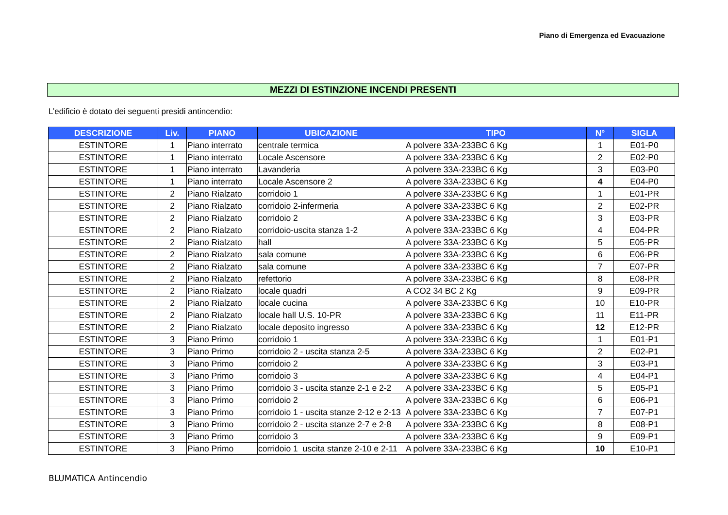Piano di Emergenza ed Evacuazione
MEZZI DI ESTINZIONE INCENDI PRESENTI
L’edificio è dotato dei seguenti presidi antincendio:
| DESCRIZIONE | Liv. | PIANO | UBICAZIONE | TIPO | N° | SIGLA |
| --- | --- | --- | --- | --- | --- | --- |
| ESTINTORE | 1 | Piano interrato | centrale termica | A polvere 33A-233BC 6 Kg | 1 | E01-P0 |
| ESTINTORE | 1 | Piano interrato | Locale Ascensore | A polvere 33A-233BC 6 Kg | 2 | E02-P0 |
| ESTINTORE | 1 | Piano interrato | Lavanderia | A polvere 33A-233BC 6 Kg | 3 | E03-P0 |
| ESTINTORE | 1 | Piano interrato | Locale Ascensore 2 | A polvere 33A-233BC 6 Kg | 4 | E04-P0 |
| ESTINTORE | 2 | Piano Rialzato | corridoio 1 | A polvere 33A-233BC 6 Kg | 1 | E01-PR |
| ESTINTORE | 2 | Piano Rialzato | corridoio 2-infermeria | A polvere 33A-233BC 6 Kg | 2 | E02-PR |
| ESTINTORE | 2 | Piano Rialzato | corridoio 2 | A polvere 33A-233BC 6 Kg | 3 | E03-PR |
| ESTINTORE | 2 | Piano Rialzato | corridoio-uscita stanza 1-2 | A polvere 33A-233BC 6 Kg | 4 | E04-PR |
| ESTINTORE | 2 | Piano Rialzato | hall | A polvere 33A-233BC 6 Kg | 5 | E05-PR |
| ESTINTORE | 2 | Piano Rialzato | sala comune | A polvere 33A-233BC 6 Kg | 6 | E06-PR |
| ESTINTORE | 2 | Piano Rialzato | sala comune | A polvere 33A-233BC 6 Kg | 7 | E07-PR |
| ESTINTORE | 2 | Piano Rialzato | refettorio | A polvere 33A-233BC 6 Kg | 8 | E08-PR |
| ESTINTORE | 2 | Piano Rialzato | locale quadri | A CO2 34 BC 2 Kg | 9 | E09-PR |
| ESTINTORE | 2 | Piano Rialzato | locale cucina | A polvere 33A-233BC 6 Kg | 10 | E10-PR |
| ESTINTORE | 2 | Piano Rialzato | locale hall U.S. 10-PR | A polvere 33A-233BC 6 Kg | 11 | E11-PR |
| ESTINTORE | 2 | Piano Rialzato | locale deposito ingresso | A polvere 33A-233BC 6 Kg | 12 | E12-PR |
| ESTINTORE | 3 | Piano Primo | corridoio 1 | A polvere 33A-233BC 6 Kg | 1 | E01-P1 |
| ESTINTORE | 3 | Piano Primo | corridoio 2 - uscita stanza 2-5 | A polvere 33A-233BC 6 Kg | 2 | E02-P1 |
| ESTINTORE | 3 | Piano Primo | corridoio 2 | A polvere 33A-233BC 6 Kg | 3 | E03-P1 |
| ESTINTORE | 3 | Piano Primo | corridoio 3 | A polvere 33A-233BC 6 Kg | 4 | E04-P1 |
| ESTINTORE | 3 | Piano Primo | corridoio 3 - uscita stanze 2-1 e 2-2 | A polvere 33A-233BC 6 Kg | 5 | E05-P1 |
| ESTINTORE | 3 | Piano Primo | corridoio 2 | A polvere 33A-233BC 6 Kg | 6 | E06-P1 |
| ESTINTORE | 3 | Piano Primo | corridoio 1 - uscita stanze 2-12 e 2-13 | A polvere 33A-233BC 6 Kg | 7 | E07-P1 |
| ESTINTORE | 3 | Piano Primo | corridoio 2 - uscita stanze 2-7 e 2-8 | A polvere 33A-233BC 6 Kg | 8 | E08-P1 |
| ESTINTORE | 3 | Piano Primo | corridoio 3 | A polvere 33A-233BC 6 Kg | 9 | E09-P1 |
| ESTINTORE | 3 | Piano Primo | corridoio 1 uscita stanze 2-10 e 2-11 | A polvere 33A-233BC 6 Kg | 10 | E10-P1 |
BLUMATICA Antincendio